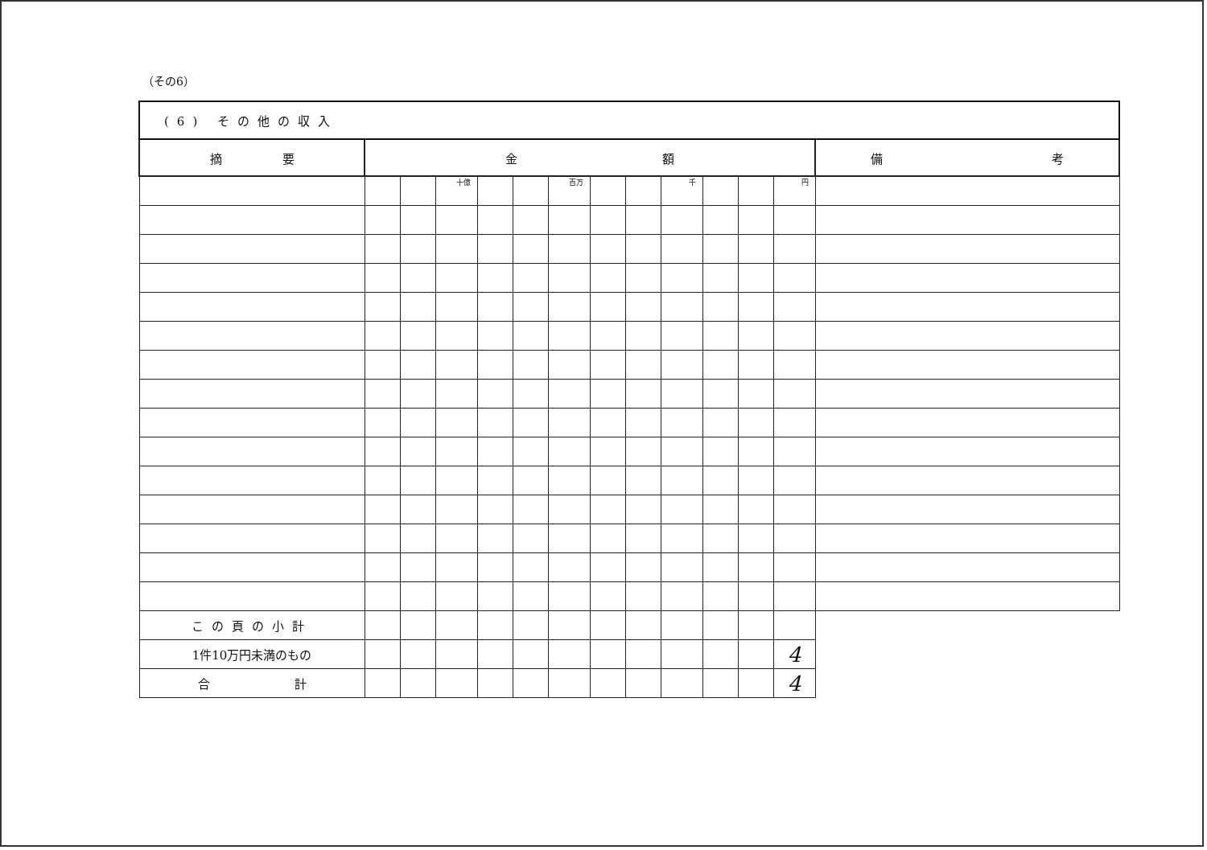（その6）
| (6) その他の収入 | | | | | | | | | | | | | |
| --- | --- | --- | --- | --- | --- | --- | --- | --- | --- | --- | --- | --- | --- |
| 摘 要 | 金 額 | | | | | | | | | | | | 備 考 |
| | | | 十億 | | | 百万 | | | 千 | | | 円 | |
| この頁の小計 | | | | | | | | | | | | | |
| 1件10万円未満のもの | | | | | | | | | | | | 4 | |
| 合 計 | | | | | | | | | | | | 4 | |